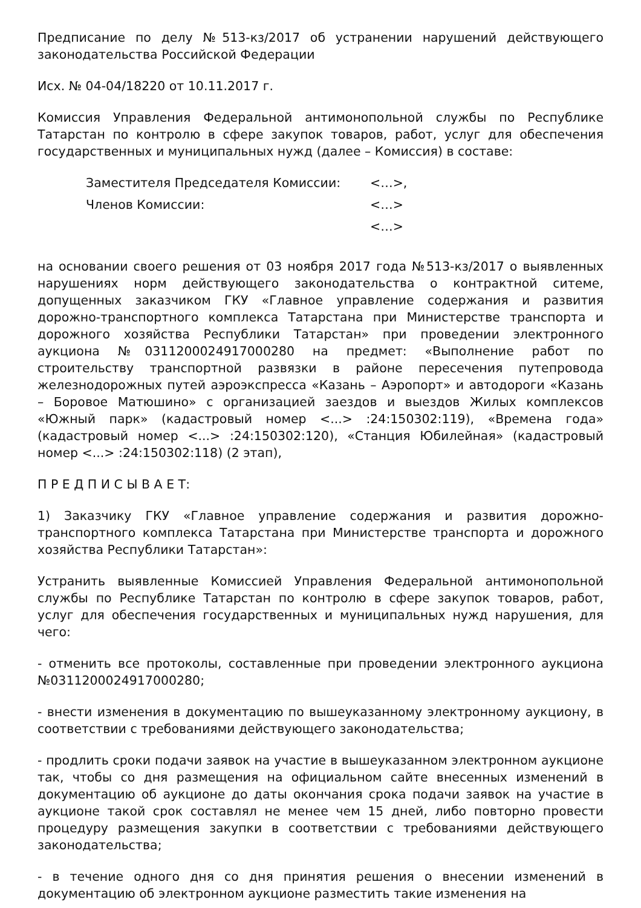Предписание по делу №513-кз/2017 об устранении нарушений действующего законодательства Российской Федерации
Исх. № 04-04/18220 от 10.11.2017 г.
Комиссия Управления Федеральной антимонопольной службы по Республике Татарстан по контролю в сфере закупок товаров, работ, услуг для обеспечения государственных и муниципальных нужд (далее – Комиссия) в составе:
| Заместителя Председателя Комиссии: | <…>, |
| Членов Комиссии: | <…> |
| | <…> |
на основании своего решения от 03 ноября 2017 года №513-кз/2017 о выявленных нарушениях норм действующего законодательства о контрактной ситеме, допущенных заказчиком ГКУ «Главное управление содержания и развития дорожно-транспортного комплекса Татарстана при Министерстве транспорта и дорожного хозяйства Республики Татарстан» при проведении электронного аукциона №0311200024917000280 на предмет: «Выполнение работ по строительству транспортной развязки в районе пересечения путепровода железнодорожных путей аэроэкспресса «Казань – Аэропорт» и автодороги «Казань – Боровое Матюшино» с организацией заездов и выездов Жилых комплексов «Южный парк» (кадастровый номер <...> :24:150302:119), «Времена года» (кадастровый номер <...> :24:150302:120), «Станция Юбилейная» (кадастровый номер <...> :24:150302:118) (2 этап),
П Р Е Д П И С Ы В А Е Т:
1) Заказчику ГКУ «Главное управление содержания и развития дорожно-транспортного комплекса Татарстана при Министерстве транспорта и дорожного хозяйства Республики Татарстан»:
Устранить выявленные Комиссией Управления Федеральной антимонопольной службы по Республике Татарстан по контролю в сфере закупок товаров, работ, услуг для обеспечения государственных и муниципальных нужд нарушения, для чего:
- отменить все протоколы, составленные при проведении электронного аукциона №0311200024917000280;
- внести изменения в документацию по вышеуказанному электронному аукциону, в соответствии с требованиями действующего законодательства;
- продлить сроки подачи заявок на участие в вышеуказанном электронном аукционе так, чтобы со дня размещения на официальном сайте внесенных изменений в документацию об аукционе до даты окончания срока подачи заявок на участие в аукционе такой срок составлял не менее чем 15 дней, либо повторно провести процедуру размещения закупки в соответствии с требованиями действующего законодательства;
- в течение одного дня со дня принятия решения о внесении изменений в документацию об электронном аукционе разместить такие изменения на